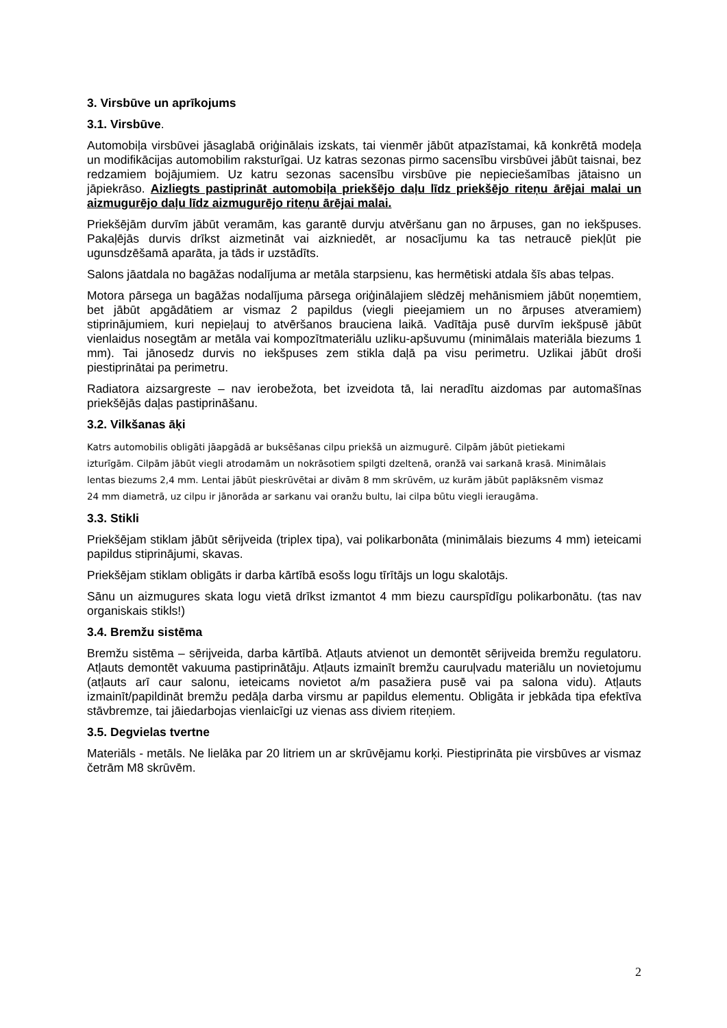3. Virsbūve un aprīkojums
3.1. Virsbūve.
Automobiļa virsbūvei jāsaglabā oriģinālais izskats, tai vienmēr jābūt atpazīstamai, kā konkrētā modeļa un modifikācijas automobilim raksturīgai. Uz katras sezonas pirmo sacensību virsbūvei jābūt taisnai, bez redzamiem bojājumiem. Uz katru sezonas sacensību virsbūve pie nepieciešamības jātaisno un jāpiekrāso. Aizliegts pastiprināt automobiļa priekšējo daļu līdz priekšējo riteņu ārējai malai un aizmugurējo daļu līdz aizmugurējo riteņu ārējai malai.
Priekšējām durvīm jābūt veramām, kas garantē durvju atvēršanu gan no ārpuses, gan no iekšpuses. Pakaļējās durvis drīkst aizmetināt vai aizkniedēt, ar nosacījumu ka tas netraucē piekļūt pie ugunsdzēšamā aparāta, ja tāds ir uzstādīts.
Salons jāatdala no bagāžas nodalījuma ar metāla starpsienu, kas hermētiski atdala šīs abas telpas.
Motora pārsega un bagāžas nodalījuma pārsega oriģinālajiem slēdzēj mehānismiem jābūt noņemtiem, bet jābūt apgādātiem ar vismaz 2 papildus (viegli pieejamiem un no ārpuses atveramiem) stiprinājumiem, kuri nepieļauj to atvēršanos brauciena laikā. Vadītāja pusē durvīm iekšpusē jābūt vienlaidus nosegtām ar metāla vai kompozītmateriālu uzliku-apšuvumu (minimālais materiāla biezums 1 mm). Tai jānosedz durvis no iekšpuses zem stikla daļā pa visu perimetru. Uzlikai jābūt droši piestiprinātai pa perimetru.
Radiatora aizsargreste – nav ierobežota, bet izveidota tā, lai neradītu aizdomas par automašīnas priekšējās daļas pastiprināšanu.
3.2. Vilkšanas āķi
Katrs automobilis obligāti jāapgādā ar buksēšanas cilpu priekšā un aizmugurē. Cilpām jābūt pietiekami izturīgām. Cilpām jābūt viegli atrodamām un nokrāsotiem spilgti dzeltenā, oranžā vai sarkanā krasā. Minimālais lentas biezums 2,4 mm. Lentai jābūt pieskrūvētai ar divām 8 mm skrūvēm, uz kurām jābūt paplāksnēm vismaz 24 mm diametrā, uz cilpu ir jānorāda ar sarkanu vai oranžu bultu, lai cilpa būtu viegli ieraugāma.
3.3. Stikli
Priekšējam stiklam jābūt sērijveida (triplex tipa), vai polikarbonāta (minimālais biezums 4 mm) ieteicami papildus stiprinājumi, skavas.
Priekšējam stiklam obligāts ir darba kārtībā esošs logu tīrītājs un logu skalotājs.
Sānu un aizmugures skata logu vietā drīkst izmantot 4 mm biezu caurspīdīgu polikarbonātu. (tas nav organiskais stikls!)
3.4. Bremžu sistēma
Bremžu sistēma – sērijveida, darba kārtībā. Atļauts atvienot un demontēt sērijveida bremžu regulatoru. Atļauts demontēt vakuuma pastiprinātāju. Atļauts izmainīt bremžu cauruļvadu materiālu un novietojumu (atļauts arī caur salonu, ieteicams novietot a/m pasažiera pusē vai pa salona vidu). Atļauts izmainīt/papildināt bremžu pedāļa darba virsmu ar papildus elementu. Obligāta ir jebkāda tipa efektīva stāvbremze, tai jāiedarbojas vienlaicīgi uz vienas ass diviem riteņiem.
3.5. Degvielas tvertne
Materiāls - metāls. Ne lielāka par 20 litriem un ar skrūvējamu korķi. Piestiprināta pie virsbūves ar vismaz četrām M8 skrūvēm.
2